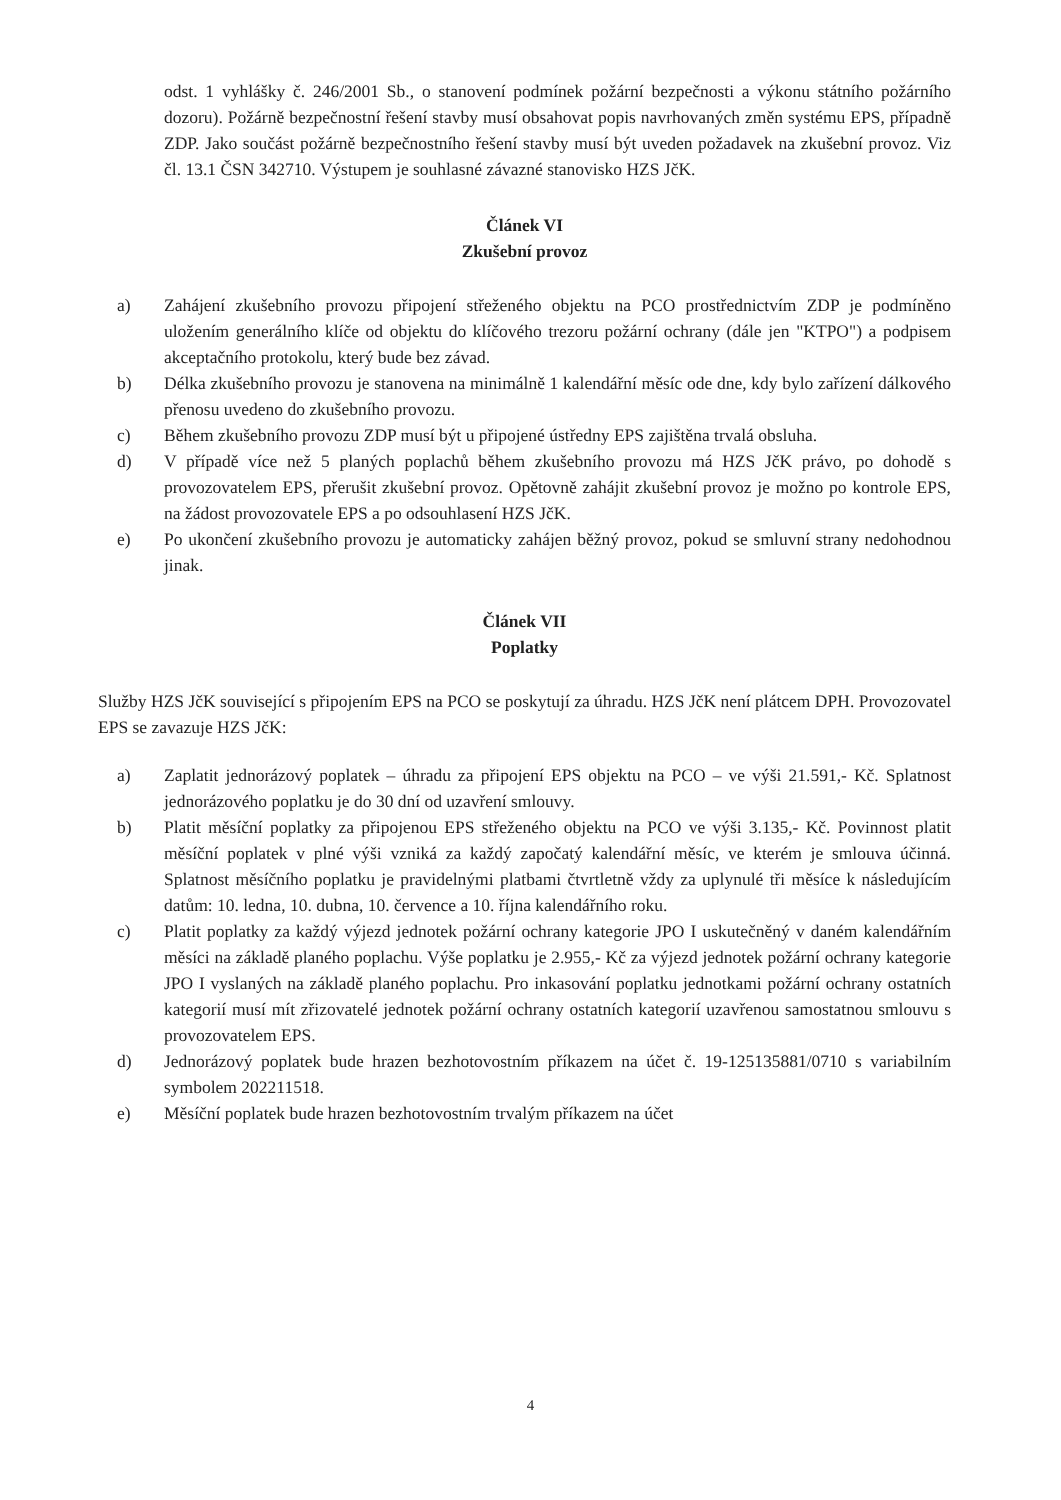odst. 1 vyhlášky č. 246/2001 Sb., o stanovení podmínek požární bezpečnosti a výkonu státního požárního dozoru). Požárně bezpečnostní řešení stavby musí obsahovat popis navrhovaných změn systému EPS, případně ZDP. Jako součást požárně bezpečnostního řešení stavby musí být uveden požadavek na zkušební provoz. Viz čl. 13.1 ČSN 342710. Výstupem je souhlasné závazné stanovisko HZS JčK.
Článek VI
Zkušební provoz
a) Zahájení zkušebního provozu připojení střeženého objektu na PCO prostřednictvím ZDP je podmíněno uložením generálního klíče od objektu do klíčového trezoru požární ochrany (dále jen "KTPO") a podpisem akceptačního protokolu, který bude bez závad.
b) Délka zkušebního provozu je stanovena na minimálně 1 kalendářní měsíc ode dne, kdy bylo zařízení dálkového přenosu uvedeno do zkušebního provozu.
c) Během zkušebního provozu ZDP musí být u připojené ústředny EPS zajištěna trvalá obsluha.
d) V případě více než 5 planých poplachů během zkušebního provozu má HZS JčK právo, po dohodě s provozovatelem EPS, přerušit zkušební provoz. Opětovně zahájit zkušební provoz je možno po kontrole EPS, na žádost provozovatele EPS a po odsouhlasení HZS JčK.
e) Po ukončení zkušebního provozu je automaticky zahájen běžný provoz, pokud se smluvní strany nedohodnou jinak.
Článek VII
Poplatky
Služby HZS JčK související s připojením EPS na PCO se poskytují za úhradu. HZS JčK není plátcem DPH. Provozovatel EPS se zavazuje HZS JčK:
a) Zaplatit jednorázový poplatek – úhradu za připojení EPS objektu na PCO – ve výši 21.591,- Kč. Splatnost jednorázového poplatku je do 30 dní od uzavření smlouvy.
b) Platit měsíční poplatky za připojenou EPS střeženého objektu na PCO ve výši 3.135,- Kč. Povinnost platit měsíční poplatek v plné výši vzniká za každý započatý kalendářní měsíc, ve kterém je smlouva účinná. Splatnost měsíčního poplatku je pravidelnými platbami čtvrtletně vždy za uplynulé tři měsíce k následujícím datům: 10. ledna, 10. dubna, 10. července a 10. října kalendářního roku.
c) Platit poplatky za každý výjezd jednotek požární ochrany kategorie JPO I uskutečněný v daném kalendářním měsíci na základě planého poplachu. Výše poplatku je 2.955,- Kč za výjezd jednotek požární ochrany kategorie JPO I vyslaných na základě planého poplachu. Pro inkasování poplatku jednotkami požární ochrany ostatních kategorií musí mít zřizovatelé jednotek požární ochrany ostatních kategorií uzavřenou samostatnou smlouvu s provozovatelem EPS.
d) Jednorázový poplatek bude hrazen bezhotovostním příkazem na účet č. 19-125135881/0710 s variabilním symbolem 202211518.
e) Měsíční poplatek bude hrazen bezhotovostním trvalým příkazem na účet
4